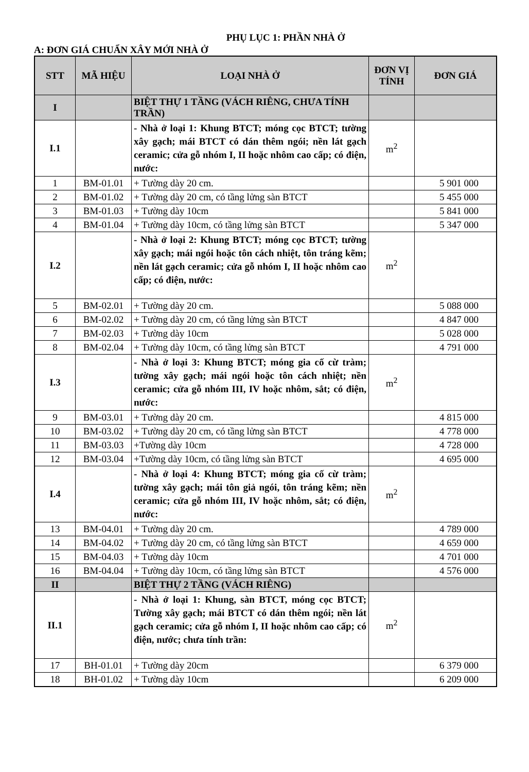PHỤ LỤC 1: PHẦN NHÀ Ở
A: ĐƠN GIÁ CHUẨN XÂY MỚI NHÀ Ở
| STT | MÃ HIỆU | LOẠI NHÀ Ở | ĐƠN VỊ TÍNH | ĐƠN GIÁ |
| --- | --- | --- | --- | --- |
| I | | BIỆT THỰ 1 TẦNG (VÁCH RIÊNG, CHƯA TÍNH TRẦN) | | |
| I.1 | | - Nhà ở loại 1: Khung BTCT; móng cọc BTCT; tường xây gạch; mái BTCT có dán thêm ngói; nền lát gạch ceramic; cửa gỗ nhóm I, II hoặc nhôm cao cấp; có điện, nước: | m<sup>2</sup> | |
| 1 | BM-01.01 | + Tường dày 20 cm. | | 5 901 000 |
| 2 | BM-01.02 | + Tường dày 20 cm, có tầng lửng sàn BTCT | | 5 455 000 |
| 3 | BM-01.03 | + Tường dày 10cm | | 5 841 000 |
| 4 | BM-01.04 | + Tường dày 10cm, có tầng lửng sàn BTCT | | 5 347 000 |
| I.2 | | - Nhà ở loại 2: Khung BTCT; móng cọc BTCT; tường xây gạch; mái ngói hoặc tôn cách nhiệt, tôn tráng kẽm; nền lát gạch ceramic; cửa gỗ nhóm I, II hoặc nhôm cao cấp; có điện, nước: | m<sup>2</sup> | |
| 5 | BM-02.01 | + Tường dày 20 cm. | | 5 088 000 |
| 6 | BM-02.02 | + Tường dày 20 cm, có tầng lửng sàn BTCT | | 4 847 000 |
| 7 | BM-02.03 | + Tường dày 10cm | | 5 028 000 |
| 8 | BM-02.04 | + Tường dày 10cm, có tầng lửng sàn BTCT | | 4 791 000 |
| I.3 | | - Nhà ở loại 3: Khung BTCT; móng gia cố cừ tràm; tường xây gạch; mái ngói hoặc tôn cách nhiệt; nền ceramic; cửa gỗ nhóm III, IV hoặc nhôm, sắt; có điện, nước: | m<sup>2</sup> | |
| 9 | BM-03.01 | + Tường dày 20 cm. | | 4 815 000 |
| 10 | BM-03.02 | + Tường dày 20 cm, có tầng lửng sàn BTCT | | 4 778 000 |
| 11 | BM-03.03 | +Tường dày 10cm | | 4 728 000 |
| 12 | BM-03.04 | +Tường dày 10cm, có tầng lửng sàn BTCT | | 4 695 000 |
| I.4 | | - Nhà ở loại 4: Khung BTCT; móng gia cố cừ tràm; tường xây gạch; mái tôn giả ngói, tôn tráng kẽm; nền ceramic; cửa gỗ nhóm III, IV hoặc nhôm, sắt; có điện, nước: | m<sup>2</sup> | |
| 13 | BM-04.01 | + Tường dày 20 cm. | | 4 789 000 |
| 14 | BM-04.02 | + Tường dày 20 cm, có tầng lửng sàn BTCT | | 4 659 000 |
| 15 | BM-04.03 | + Tường dày 10cm | | 4 701 000 |
| 16 | BM-04.04 | + Tường dày 10cm, có tầng lửng sàn BTCT | | 4 576 000 |
| II | | BIỆT THỰ 2 TẦNG (VÁCH RIÊNG) | | |
| II.1 | | - Nhà ở loại 1: Khung, sàn BTCT, móng cọc BTCT; Tường xây gạch; mái BTCT có dán thêm ngói; nền lát gạch ceramic; cửa gỗ nhóm I, II hoặc nhôm cao cấp; có điện, nước; chưa tính trần: | m<sup>2</sup> | |
| 17 | BH-01.01 | + Tường dày 20cm | | 6 379 000 |
| 18 | BH-01.02 | + Tường dày 10cm | | 6 209 000 |